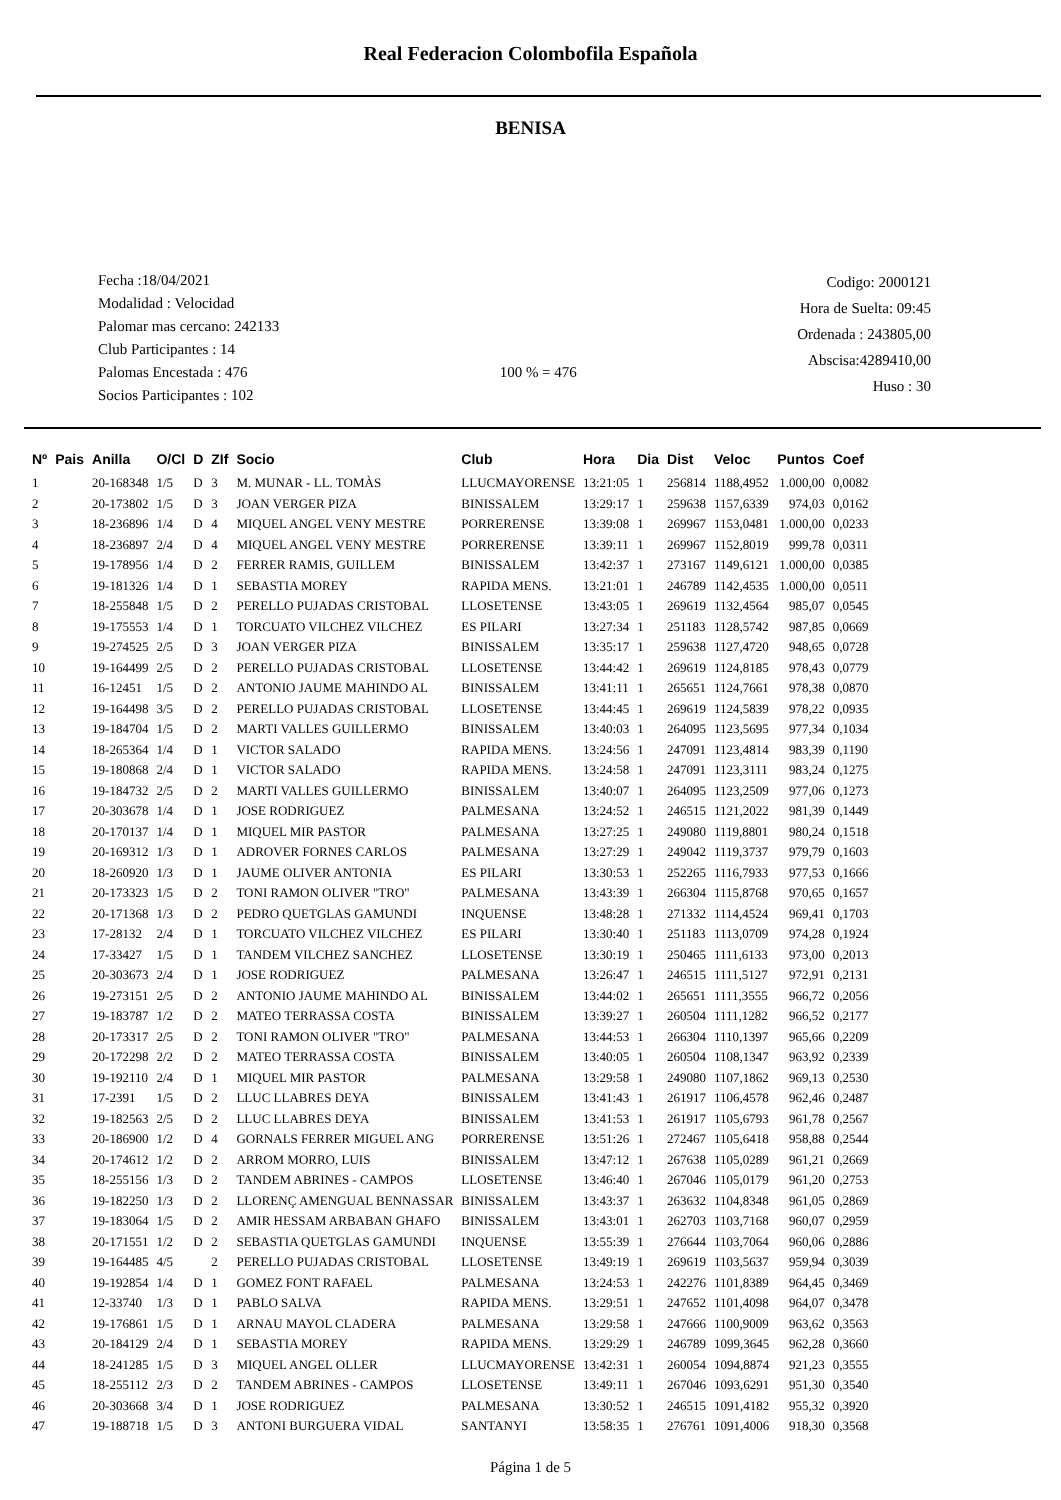Real Federacion Colombofila Española
BENISA
Fecha :18/04/2021
Modalidad : Velocidad
Palomar mas cercano: 242133
Club Participantes : 14
Palomas Encestada : 476
Socios Participantes : 102
100 % = 476
Codigo: 2000121
Hora de Suelta: 09:45
Ordenada : 243805,00
Abscisa:4289410,00
Huso : 30
| Nº | Pais | Anilla | O/Cl | D | ZIf | Socio | Club | Hora | Dia | Dist | Veloc | Puntos | Coef |
| --- | --- | --- | --- | --- | --- | --- | --- | --- | --- | --- | --- | --- | --- |
| 1 | | 20-168348 | 1/5 | D | 3 | M. MUNAR - LL. TOMÀS | LLUCMAYORENSE | 13:21:05 | 1 | 256814 | 1188,4952 | 1.000,00 | 0,0082 |
| 2 | | 20-173802 | 1/5 | D | 3 | JOAN VERGER PIZA | BINISSALEM | 13:29:17 | 1 | 259638 | 1157,6339 | 974,03 | 0,0162 |
| 3 | | 18-236896 | 1/4 | D | 4 | MIQUEL ANGEL VENY MESTRE | PORRERENSE | 13:39:08 | 1 | 269967 | 1153,0481 | 1.000,00 | 0,0233 |
| 4 | | 18-236897 | 2/4 | D | 4 | MIQUEL ANGEL VENY MESTRE | PORRERENSE | 13:39:11 | 1 | 269967 | 1152,8019 | 999,78 | 0,0311 |
| 5 | | 19-178956 | 1/4 | D | 2 | FERRER RAMIS, GUILLEM | BINISSALEM | 13:42:37 | 1 | 273167 | 1149,6121 | 1.000,00 | 0,0385 |
| 6 | | 19-181326 | 1/4 | D | 1 | SEBASTIA MOREY | RAPIDA MENS. | 13:21:01 | 1 | 246789 | 1142,4535 | 1.000,00 | 0,0511 |
| 7 | | 18-255848 | 1/5 | D | 2 | PERELLO PUJADAS CRISTOBAL | LLOSETENSE | 13:43:05 | 1 | 269619 | 1132,4564 | 985,07 | 0,0545 |
| 8 | | 19-175553 | 1/4 | D | 1 | TORCUATO VILCHEZ VILCHEZ | ES PILARI | 13:27:34 | 1 | 251183 | 1128,5742 | 987,85 | 0,0669 |
| 9 | | 19-274525 | 2/5 | D | 3 | JOAN VERGER PIZA | BINISSALEM | 13:35:17 | 1 | 259638 | 1127,4720 | 948,65 | 0,0728 |
| 10 | | 19-164499 | 2/5 | D | 2 | PERELLO PUJADAS CRISTOBAL | LLOSETENSE | 13:44:42 | 1 | 269619 | 1124,8185 | 978,43 | 0,0779 |
| 11 | | 16-12451 | 1/5 | D | 2 | ANTONIO JAUME MAHINDO AL | BINISSALEM | 13:41:11 | 1 | 265651 | 1124,7661 | 978,38 | 0,0870 |
| 12 | | 19-164498 | 3/5 | D | 2 | PERELLO PUJADAS CRISTOBAL | LLOSETENSE | 13:44:45 | 1 | 269619 | 1124,5839 | 978,22 | 0,0935 |
| 13 | | 19-184704 | 1/5 | D | 2 | MARTI VALLES GUILLERMO | BINISSALEM | 13:40:03 | 1 | 264095 | 1123,5695 | 977,34 | 0,1034 |
| 14 | | 18-265364 | 1/4 | D | 1 | VICTOR SALADO | RAPIDA MENS. | 13:24:56 | 1 | 247091 | 1123,4814 | 983,39 | 0,1190 |
| 15 | | 19-180868 | 2/4 | D | 1 | VICTOR SALADO | RAPIDA MENS. | 13:24:58 | 1 | 247091 | 1123,3111 | 983,24 | 0,1275 |
| 16 | | 19-184732 | 2/5 | D | 2 | MARTI VALLES GUILLERMO | BINISSALEM | 13:40:07 | 1 | 264095 | 1123,2509 | 977,06 | 0,1273 |
| 17 | | 20-303678 | 1/4 | D | 1 | JOSE RODRIGUEZ | PALMESANA | 13:24:52 | 1 | 246515 | 1121,2022 | 981,39 | 0,1449 |
| 18 | | 20-170137 | 1/4 | D | 1 | MIQUEL MIR PASTOR | PALMESANA | 13:27:25 | 1 | 249080 | 1119,8801 | 980,24 | 0,1518 |
| 19 | | 20-169312 | 1/3 | D | 1 | ADROVER FORNES CARLOS | PALMESANA | 13:27:29 | 1 | 249042 | 1119,3737 | 979,79 | 0,1603 |
| 20 | | 18-260920 | 1/3 | D | 1 | JAUME OLIVER ANTONIA | ES PILARI | 13:30:53 | 1 | 252265 | 1116,7933 | 977,53 | 0,1666 |
| 21 | | 20-173323 | 1/5 | D | 2 | TONI RAMON OLIVER "TRO" | PALMESANA | 13:43:39 | 1 | 266304 | 1115,8768 | 970,65 | 0,1657 |
| 22 | | 20-171368 | 1/3 | D | 2 | PEDRO QUETGLAS GAMUNDI | INQUENSE | 13:48:28 | 1 | 271332 | 1114,4524 | 969,41 | 0,1703 |
| 23 | | 17-28132 | 2/4 | D | 1 | TORCUATO VILCHEZ VILCHEZ | ES PILARI | 13:30:40 | 1 | 251183 | 1113,0709 | 974,28 | 0,1924 |
| 24 | | 17-33427 | 1/5 | D | 1 | TANDEM VILCHEZ SANCHEZ | LLOSETENSE | 13:30:19 | 1 | 250465 | 1111,6133 | 973,00 | 0,2013 |
| 25 | | 20-303673 | 2/4 | D | 1 | JOSE RODRIGUEZ | PALMESANA | 13:26:47 | 1 | 246515 | 1111,5127 | 972,91 | 0,2131 |
| 26 | | 19-273151 | 2/5 | D | 2 | ANTONIO JAUME MAHINDO AL | BINISSALEM | 13:44:02 | 1 | 265651 | 1111,3555 | 966,72 | 0,2056 |
| 27 | | 19-183787 | 1/2 | D | 2 | MATEO TERRASSA COSTA | BINISSALEM | 13:39:27 | 1 | 260504 | 1111,1282 | 966,52 | 0,2177 |
| 28 | | 20-173317 | 2/5 | D | 2 | TONI RAMON OLIVER "TRO" | PALMESANA | 13:44:53 | 1 | 266304 | 1110,1397 | 965,66 | 0,2209 |
| 29 | | 20-172298 | 2/2 | D | 2 | MATEO TERRASSA COSTA | BINISSALEM | 13:40:05 | 1 | 260504 | 1108,1347 | 963,92 | 0,2339 |
| 30 | | 19-192110 | 2/4 | D | 1 | MIQUEL MIR PASTOR | PALMESANA | 13:29:58 | 1 | 249080 | 1107,1862 | 969,13 | 0,2530 |
| 31 | | 17-2391 | 1/5 | D | 2 | LLUC LLABRES DEYA | BINISSALEM | 13:41:43 | 1 | 261917 | 1106,4578 | 962,46 | 0,2487 |
| 32 | | 19-182563 | 2/5 | D | 2 | LLUC LLABRES DEYA | BINISSALEM | 13:41:53 | 1 | 261917 | 1105,6793 | 961,78 | 0,2567 |
| 33 | | 20-186900 | 1/2 | D | 4 | GORNALS FERRER MIGUEL ANG | PORRERENSE | 13:51:26 | 1 | 272467 | 1105,6418 | 958,88 | 0,2544 |
| 34 | | 20-174612 | 1/2 | D | 2 | ARROM MORRO, LUIS | BINISSALEM | 13:47:12 | 1 | 267638 | 1105,0289 | 961,21 | 0,2669 |
| 35 | | 18-255156 | 1/3 | D | 2 | TANDEM ABRINES - CAMPOS | LLOSETENSE | 13:46:40 | 1 | 267046 | 1105,0179 | 961,20 | 0,2753 |
| 36 | | 19-182250 | 1/3 | D | 2 | LLORENÇ AMENGUAL BENNASSAR | BINISSALEM | 13:43:37 | 1 | 263632 | 1104,8348 | 961,05 | 0,2869 |
| 37 | | 19-183064 | 1/5 | D | 2 | AMIR HESSAM ARBABAN GHAFO | BINISSALEM | 13:43:01 | 1 | 262703 | 1103,7168 | 960,07 | 0,2959 |
| 38 | | 20-171551 | 1/2 | D | 2 | SEBASTIA QUETGLAS GAMUNDI | INQUENSE | 13:55:39 | 1 | 276644 | 1103,7064 | 960,06 | 0,2886 |
| 39 | | 19-164485 | 4/5 | | 2 | PERELLO PUJADAS CRISTOBAL | LLOSETENSE | 13:49:19 | 1 | 269619 | 1103,5637 | 959,94 | 0,3039 |
| 40 | | 19-192854 | 1/4 | D | 1 | GOMEZ FONT RAFAEL | PALMESANA | 13:24:53 | 1 | 242276 | 1101,8389 | 964,45 | 0,3469 |
| 41 | | 12-33740 | 1/3 | D | 1 | PABLO SALVA | RAPIDA MENS. | 13:29:51 | 1 | 247652 | 1101,4098 | 964,07 | 0,3478 |
| 42 | | 19-176861 | 1/5 | D | 1 | ARNAU MAYOL CLADERA | PALMESANA | 13:29:58 | 1 | 247666 | 1100,9009 | 963,62 | 0,3563 |
| 43 | | 20-184129 | 2/4 | D | 1 | SEBASTIA MOREY | RAPIDA MENS. | 13:29:29 | 1 | 246789 | 1099,3645 | 962,28 | 0,3660 |
| 44 | | 18-241285 | 1/5 | D | 3 | MIQUEL ANGEL OLLER | LLUCMAYORENSE | 13:42:31 | 1 | 260054 | 1094,8874 | 921,23 | 0,3555 |
| 45 | | 18-255112 | 2/3 | D | 2 | TANDEM ABRINES - CAMPOS | LLOSETENSE | 13:49:11 | 1 | 267046 | 1093,6291 | 951,30 | 0,3540 |
| 46 | | 20-303668 | 3/4 | D | 1 | JOSE RODRIGUEZ | PALMESANA | 13:30:52 | 1 | 246515 | 1091,4182 | 955,32 | 0,3920 |
| 47 | | 19-188718 | 1/5 | D | 3 | ANTONI BURGUERA VIDAL | SANTANYI | 13:58:35 | 1 | 276761 | 1091,4006 | 918,30 | 0,3568 |
Página 1 de 5